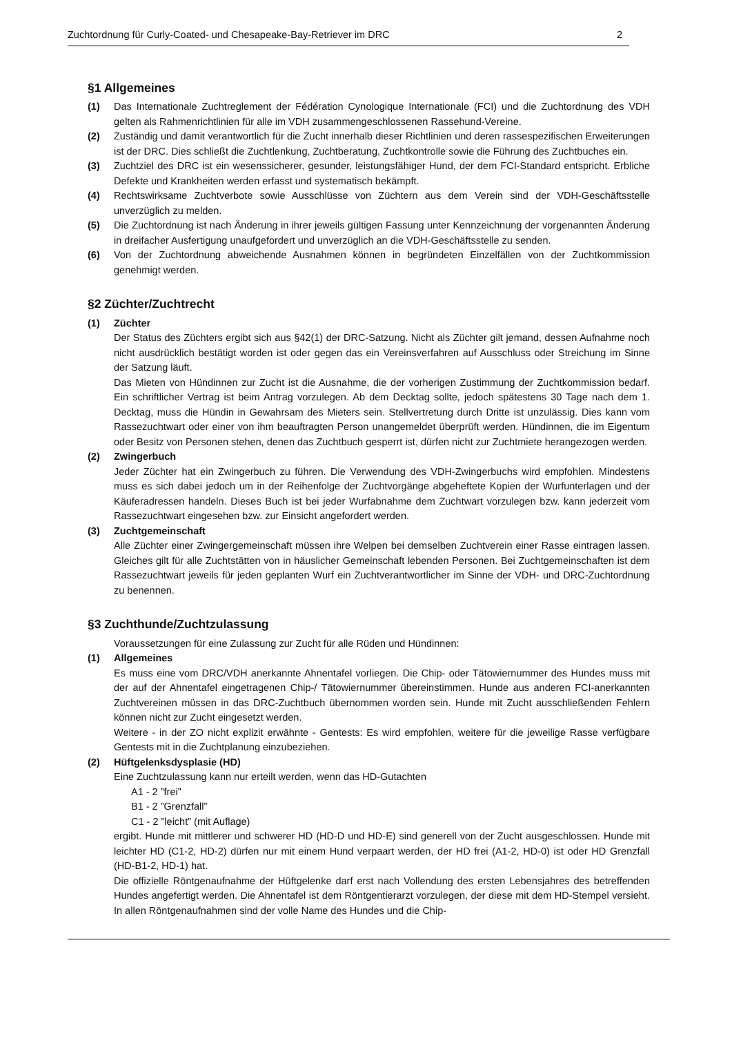Zuchtordnung für Curly-Coated- und Chesapeake-Bay-Retriever im DRC 2
§1 Allgemeines
(1) Das Internationale Zuchtreglement der Fédération Cynologique Internationale (FCI) und die Zuchtordnung des VDH gelten als Rahmenrichtlinien für alle im VDH zusammengeschlossenen Rassehund-Vereine.
(2) Zuständig und damit verantwortlich für die Zucht innerhalb dieser Richtlinien und deren rassespezifischen Erweiterungen ist der DRC. Dies schließt die Zuchtlenkung, Zuchtberatung, Zuchtkontrolle sowie die Führung des Zuchtbuches ein.
(3) Zuchtziel des DRC ist ein wesenssicherer, gesunder, leistungsfähiger Hund, der dem FCI-Standard entspricht. Erbliche Defekte und Krankheiten werden erfasst und systematisch bekämpft.
(4) Rechtswirksame Zuchtverbote sowie Ausschlüsse von Züchtern aus dem Verein sind der VDH-Geschäftsstelle unverzüglich zu melden.
(5) Die Zuchtordnung ist nach Änderung in ihrer jeweils gültigen Fassung unter Kennzeichnung der vorgenannten Änderung in dreifacher Ausfertigung unaufgefordert und unverzüglich an die VDH-Geschäftsstelle zu senden.
(6) Von der Zuchtordnung abweichende Ausnahmen können in begründeten Einzelfällen von der Zuchtkommission genehmigt werden.
§2 Züchter/Zuchtrecht
(1) Züchter
Der Status des Züchters ergibt sich aus §42(1) der DRC-Satzung. Nicht als Züchter gilt jemand, dessen Aufnahme noch nicht ausdrücklich bestätigt worden ist oder gegen das ein Vereinsverfahren auf Ausschluss oder Streichung im Sinne der Satzung läuft.
Das Mieten von Hündinnen zur Zucht ist die Ausnahme, die der vorherigen Zustimmung der Zuchtkommission bedarf. Ein schriftlicher Vertrag ist beim Antrag vorzulegen. Ab dem Decktag sollte, jedoch spätestens 30 Tage nach dem 1. Decktag, muss die Hündin in Gewahrsam des Mieters sein. Stellvertretung durch Dritte ist unzulässig. Dies kann vom Rassezuchtwart oder einer von ihm beauftragten Person unangemeldet überprüft werden. Hündinnen, die im Eigentum oder Besitz von Personen stehen, denen das Zuchtbuch gesperrt ist, dürfen nicht zur Zuchtmiete herangezogen werden.
(2) Zwingerbuch
Jeder Züchter hat ein Zwingerbuch zu führen. Die Verwendung des VDH-Zwingerbuchs wird empfohlen. Mindestens muss es sich dabei jedoch um in der Reihenfolge der Zuchtvorgänge abgeheftete Kopien der Wurfunterlagen und der Käuferadressen handeln. Dieses Buch ist bei jeder Wurfabnahme dem Zuchtwart vorzulegen bzw. kann jederzeit vom Rassezuchtwart eingesehen bzw. zur Einsicht angefordert werden.
(3) Zuchtgemeinschaft
Alle Züchter einer Zwingergemeinschaft müssen ihre Welpen bei demselben Zuchtverein einer Rasse eintragen lassen. Gleiches gilt für alle Zuchtstätten von in häuslicher Gemeinschaft lebenden Personen. Bei Zuchtgemeinschaften ist dem Rassezuchtwart jeweils für jeden geplanten Wurf ein Zuchtverantwortlicher im Sinne der VDH- und DRC-Zuchtordnung zu benennen.
§3 Zuchthunde/Zuchtzulassung
Voraussetzungen für eine Zulassung zur Zucht für alle Rüden und Hündinnen:
(1) Allgemeines
Es muss eine vom DRC/VDH anerkannte Ahnentafel vorliegen. Die Chip- oder Tätowiernummer des Hundes muss mit der auf der Ahnentafel eingetragenen Chip-/ Tätowiernummer übereinstimmen. Hunde aus anderen FCI-anerkannten Zuchtvereinen müssen in das DRC-Zuchtbuch übernommen worden sein. Hunde mit Zucht ausschließenden Fehlern können nicht zur Zucht eingesetzt werden.
Weitere - in der ZO nicht explizit erwähnte - Gentests: Es wird empfohlen, weitere für die jeweilige Rasse verfügbare Gentests mit in die Zuchtplanung einzubeziehen.
(2) Hüftgelenksdysplasie (HD)
Eine Zuchtzulassung kann nur erteilt werden, wenn das HD-Gutachten
A1 - 2 ”frei”
B1 - 2 ”Grenzfall”
C1 - 2 ”leicht” (mit Auflage)
ergibt. Hunde mit mittlerer und schwerer HD (HD-D und HD-E) sind generell von der Zucht ausgeschlossen. Hunde mit leichter HD (C1-2, HD-2) dürfen nur mit einem Hund verpaart werden, der HD frei (A1-2, HD-0) ist oder HD Grenzfall (HD-B1-2, HD-1) hat.
Die offizielle Röntgenaufnahme der Hüftgelenke darf erst nach Vollendung des ersten Lebensjahres des betreffenden Hundes angefertigt werden. Die Ahnentafel ist dem Röntgentierarzt vorzulegen, der diese mit dem HD-Stempel versieht. In allen Röntgenaufnahmen sind der volle Name des Hundes und die Chip-